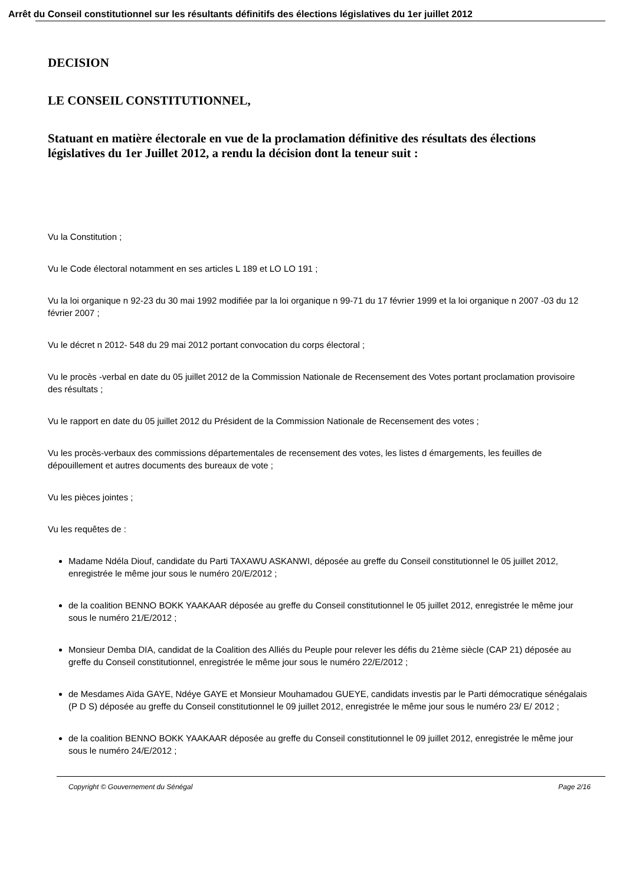Arrêt du Conseil constitutionnel sur les résultants définitifs des élections législatives du 1er juillet 2012
DECISION
LE CONSEIL CONSTITUTIONNEL,
Statuant en matière électorale en vue de la proclamation définitive des résultats des élections législatives du 1er Juillet 2012, a rendu la décision dont la teneur suit :
Vu la Constitution ;
Vu le Code électoral notamment en ses articles L 189 et LO LO 191 ;
Vu la loi organique n 92-23 du 30 mai 1992 modifiée par la loi organique n 99-71 du 17 février 1999 et la loi organique n 2007 -03 du 12 février 2007 ;
Vu le décret n 2012- 548 du 29 mai 2012 portant convocation du corps électoral ;
Vu le procès -verbal en date du 05 juillet 2012 de la Commission Nationale de Recensement des Votes portant proclamation provisoire des résultats ;
Vu le rapport en date du 05 juillet 2012 du Président de la Commission Nationale de Recensement des votes ;
Vu les procès-verbaux des commissions départementales de recensement des votes, les listes d émargements, les feuilles de dépouillement et autres documents des bureaux de vote ;
Vu les pièces jointes ;
Vu les requêtes de :
Madame Ndéla Diouf, candidate du Parti TAXAWU ASKANWI, déposée au greffe du Conseil constitutionnel le 05 juillet 2012, enregistrée le même jour sous le numéro 20/E/2012 ;
de la coalition BENNO BOKK YAAKAAR déposée au greffe du Conseil constitutionnel le 05 juillet 2012, enregistrée le même jour sous le numéro 21/E/2012 ;
Monsieur Demba DIA, candidat de la Coalition des Alliés du Peuple pour relever les défis du 21ème siècle (CAP 21) déposée au greffe du Conseil constitutionnel, enregistrée le même jour sous le numéro 22/E/2012 ;
de Mesdames Aïda GAYE, Ndéye GAYE et Monsieur Mouhamadou GUEYE, candidats investis par le Parti démocratique sénégalais (P D S) déposée au greffe du Conseil constitutionnel le 09 juillet 2012, enregistrée le même jour sous le numéro 23/ E/ 2012 ;
de la coalition BENNO BOKK YAAKAAR déposée au greffe du Conseil constitutionnel le 09 juillet 2012, enregistrée le même jour sous le numéro 24/E/2012 ;
Copyright © Gouvernement du Sénégal Page 2/16